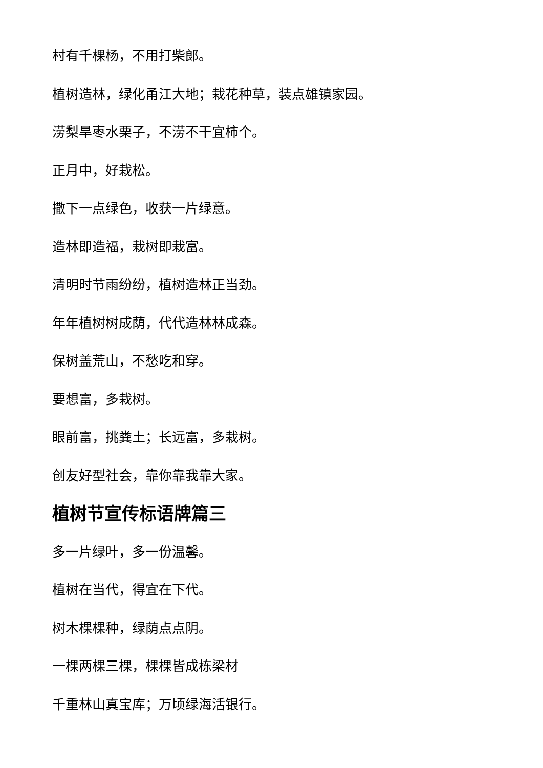村有千棵杨，不用打柴郎。
植树造林，绿化甬江大地；栽花种草，装点雄镇家园。
涝梨旱枣水栗子，不涝不干宜柿个。
正月中，好栽松。
撒下一点绿色，收获一片绿意。
造林即造福，栽树即栽富。
清明时节雨纷纷，植树造林正当劲。
年年植树树成荫，代代造林林成森。
保树盖荒山，不愁吃和穿。
要想富，多栽树。
眼前富，挑粪土；长远富，多栽树。
创友好型社会，靠你靠我靠大家。
植树节宣传标语牌篇三
多一片绿叶，多一份温馨。
植树在当代，得宜在下代。
树木棵棵种，绿荫点点阴。
一棵两棵三棵，棵棵皆成栋梁材
千重林山真宝库；万顷绿海活银行。